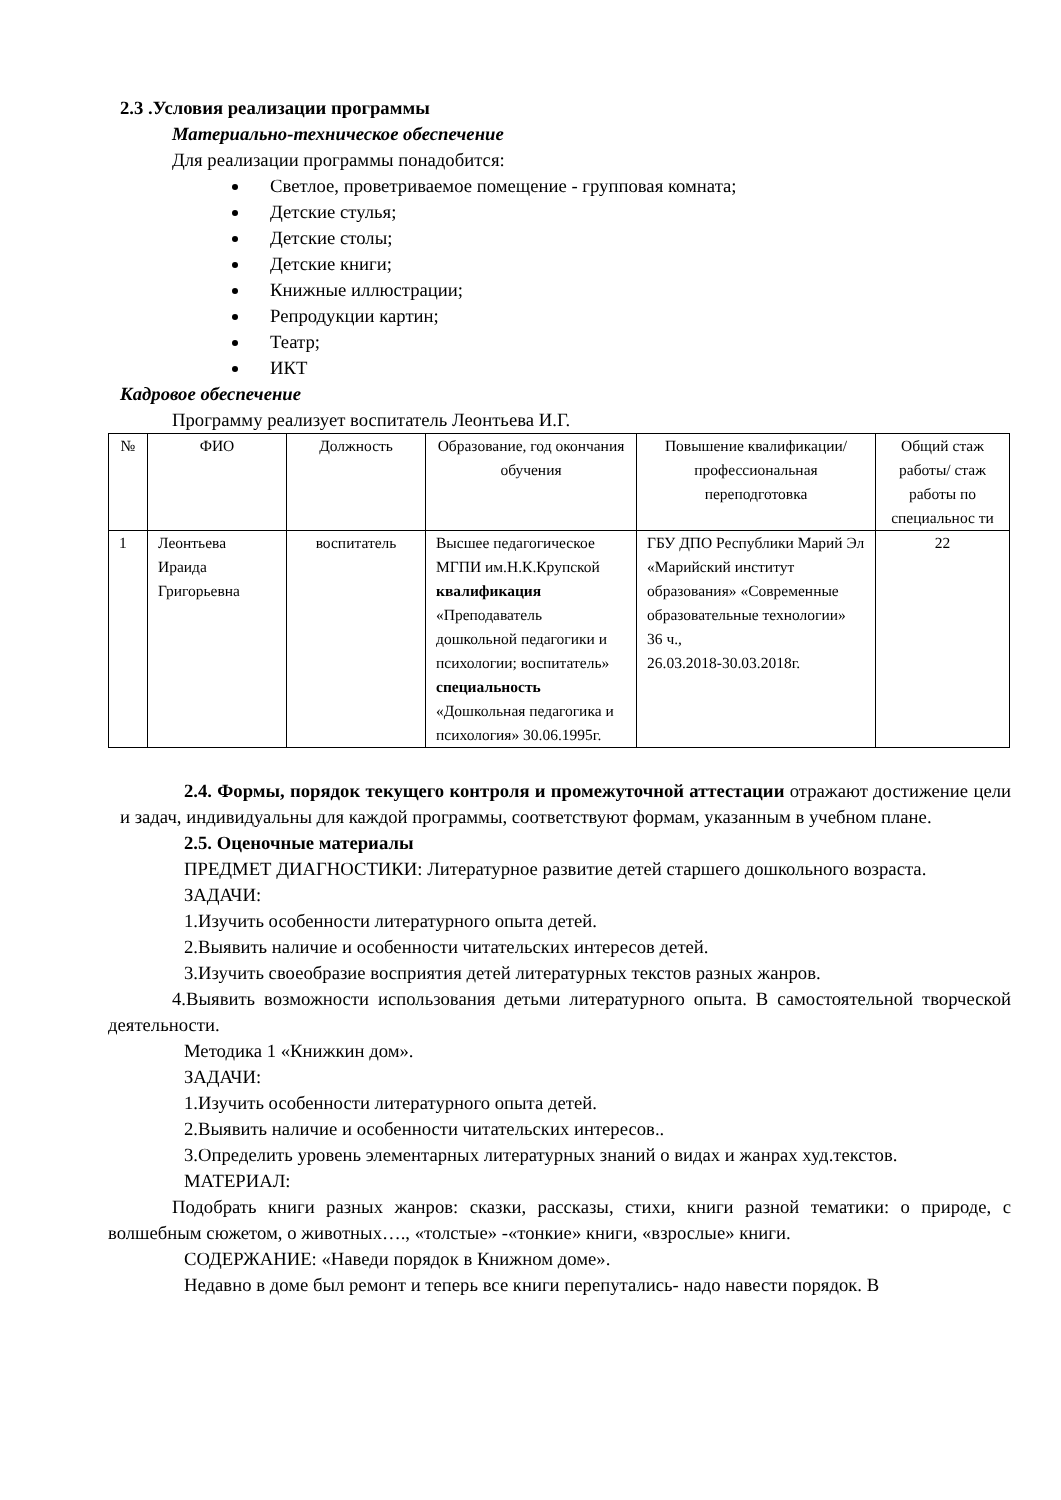2.3 .Условия реализации программы
Материально-техническое обеспечение
Для реализации программы понадобится:
Светлое, проветриваемое помещение - групповая комната;
Детские стулья;
Детские столы;
Детские книги;
Книжные иллюстрации;
Репродукции картин;
Театр;
ИКТ
Кадровое обеспечение
Программу реализует воспитатель Леонтьева И.Г.
| № | ФИО | Должность | Образование, год окончания обучения | Повышение квалификации/ профессиональная переподготовка | Общий стаж работы/ стаж работы по специальнос ти |
| --- | --- | --- | --- | --- | --- |
| 1 | Леонтьева Ираида Григорьевна | воспитатель | Высшее педагогическое МГПИ им.Н.К.Крупской квалификация «Преподаватель дошкольной педагогики и психологии; воспитатель» специальность «Дошкольная педагогика и психология» 30.06.1995г. | ГБУ ДПО Республики Марий Эл «Марийский институт образования» «Современные образовательные технологии» 36 ч., 26.03.2018-30.03.2018г. | 22 |
2.4. Формы, порядок текущего контроля и промежуточной аттестации отражают достижение цели и задач, индивидуальны для каждой программы, соответствуют формам, указанным в учебном плане.
2.5. Оценочные материалы
ПРЕДМЕТ ДИАГНОСТИКИ: Литературное развитие детей старшего дошкольного возраста.
ЗАДАЧИ:
1.Изучить особенности литературного опыта детей.
2.Выявить наличие и особенности читательских интересов детей.
3.Изучить своеобразие восприятия детей литературных текстов разных жанров.
4.Выявить возможности использования детьми литературного опыта. В самостоятельной творческой деятельности.
Методика 1 «Книжкин дом».
ЗАДАЧИ:
1.Изучить особенности литературного опыта детей.
2.Выявить наличие и особенности читательских интересов..
3.Определить уровень элементарных литературных знаний о видах и жанрах худ.текстов.
МАТЕРИАЛ:
Подобрать книги разных жанров: сказки, рассказы, стихи, книги разной тематики: о природе, с волшебным сюжетом, о животных…., «толстые» -«тонкие» книги, «взрослые» книги.
СОДЕРЖАНИЕ: «Наведи порядок в Книжном доме».
Недавно в доме был ремонт и теперь все книги перепутались- надо навести порядок. В